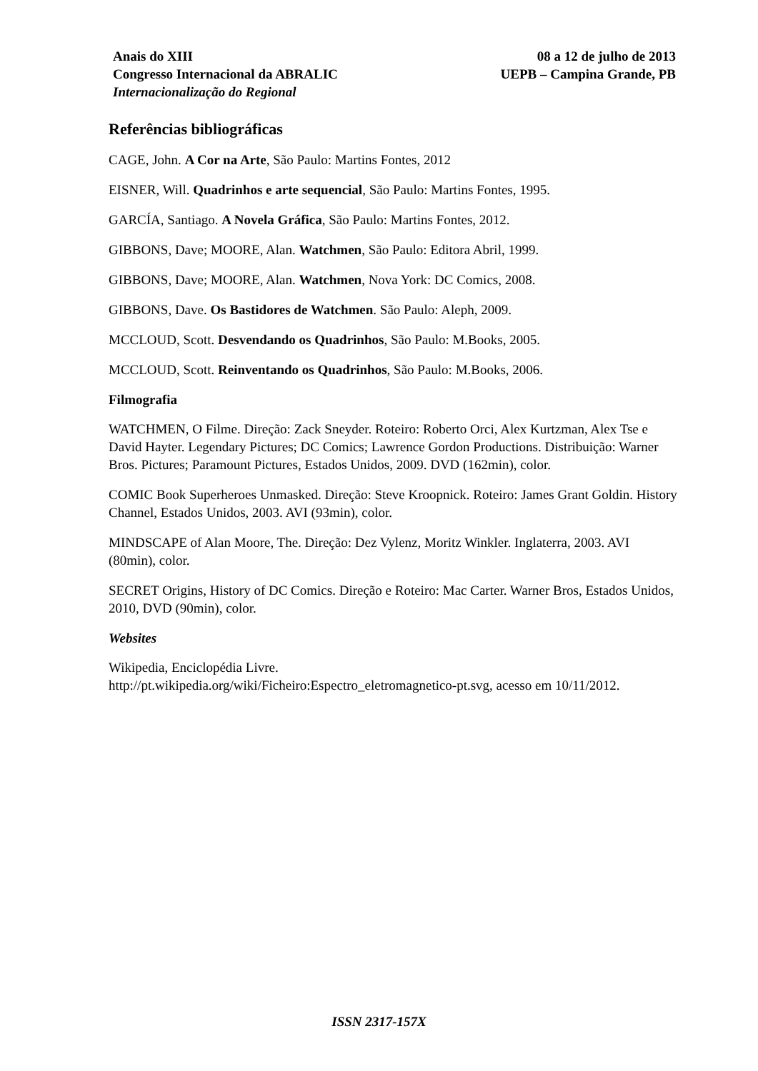Anais do XIII
Congresso Internacional da ABRALIC
Internacionalização do Regional
08 a 12 de julho de 2013
UEPB – Campina Grande, PB
Referências bibliográficas
CAGE, John. A Cor na Arte, São Paulo: Martins Fontes, 2012
EISNER, Will. Quadrinhos e arte sequencial, São Paulo: Martins Fontes, 1995.
GARCÍA, Santiago. A Novela Gráfica, São Paulo: Martins Fontes, 2012.
GIBBONS, Dave; MOORE, Alan. Watchmen, São Paulo: Editora Abril, 1999.
GIBBONS, Dave; MOORE, Alan. Watchmen, Nova York: DC Comics, 2008.
GIBBONS, Dave. Os Bastidores de Watchmen. São Paulo: Aleph, 2009.
MCCLOUD, Scott. Desvendando os Quadrinhos, São Paulo: M.Books, 2005.
MCCLOUD, Scott. Reinventando os Quadrinhos, São Paulo: M.Books, 2006.
Filmografia
WATCHMEN, O Filme. Direção: Zack Sneyder. Roteiro: Roberto Orci, Alex Kurtzman, Alex Tse e David Hayter. Legendary Pictures; DC Comics; Lawrence Gordon Productions. Distribuição: Warner Bros. Pictures; Paramount Pictures, Estados Unidos, 2009. DVD (162min), color.
COMIC Book Superheroes Unmasked. Direção: Steve Kroopnick. Roteiro: James Grant Goldin. History Channel, Estados Unidos, 2003. AVI (93min), color.
MINDSCAPE of Alan Moore, The. Direção: Dez Vylenz, Moritz Winkler. Inglaterra, 2003. AVI (80min), color.
SECRET Origins, History of DC Comics. Direção e Roteiro: Mac Carter. Warner Bros, Estados Unidos, 2010, DVD (90min), color.
Websites
Wikipedia, Enciclopédia Livre.
http://pt.wikipedia.org/wiki/Ficheiro:Espectro_eletromagnetico-pt.svg, acesso em 10/11/2012.
ISSN 2317-157X